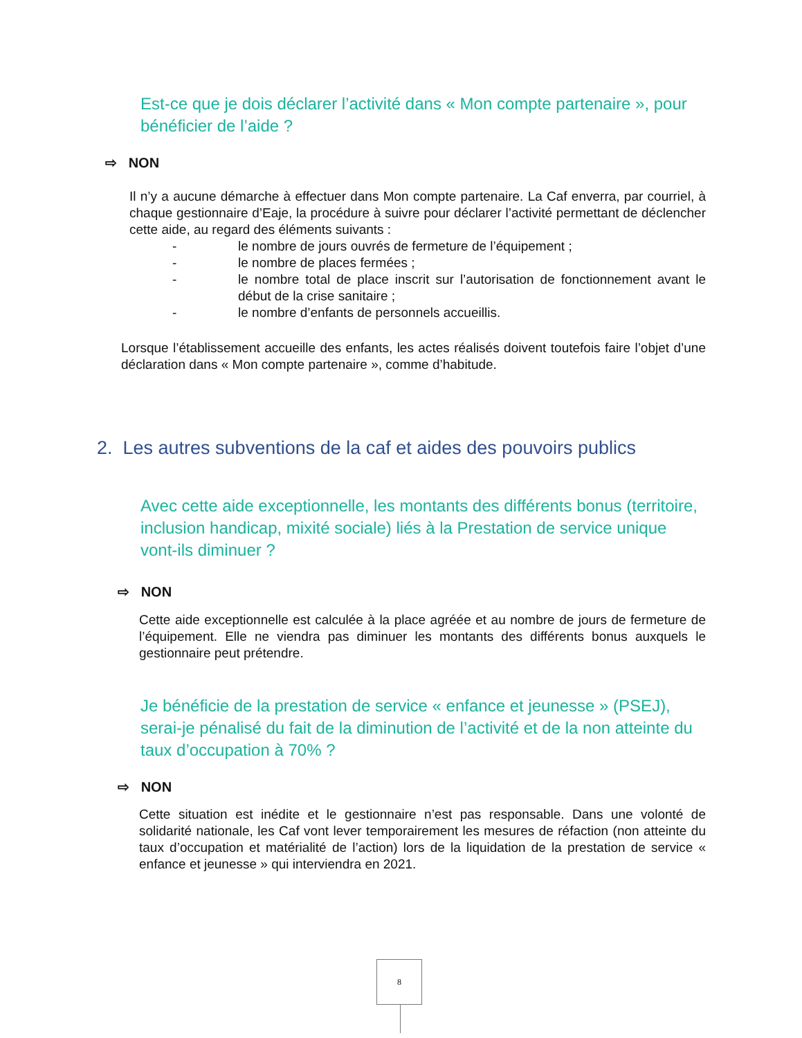Est-ce que je dois déclarer l’activité dans « Mon compte partenaire », pour bénéficier de l’aide ?
⇨ NON
Il n’y a aucune démarche à effectuer dans Mon compte partenaire. La Caf enverra, par courriel, à chaque gestionnaire d’Eaje, la procédure à suivre pour déclarer l’activité permettant de déclencher cette aide, au regard des éléments suivants :
- le nombre de jours ouvrés de fermeture de l’équipement ;
- le nombre de places fermées ;
- le nombre total de place inscrit sur l’autorisation de fonctionnement avant le début de la crise sanitaire ;
- le nombre d’enfants de personnels accueillis.
Lorsque l’établissement accueille des enfants, les actes réalisés doivent toutefois faire l’objet d’une déclaration dans « Mon compte partenaire », comme d’habitude.
2. Les autres subventions de la caf et aides des pouvoirs publics
Avec cette aide exceptionnelle, les montants des différents bonus (territoire, inclusion handicap, mixité sociale) liés à la Prestation de service unique vont-ils diminuer ?
⇨ NON
Cette aide exceptionnelle est calculée à la place agréée et au nombre de jours de fermeture de l’équipement. Elle ne viendra pas diminuer les montants des différents bonus auxquels le gestionnaire peut prétendre.
Je bénéficie de la prestation de service « enfance et jeunesse » (PSEJ), serai-je pénalisé du fait de la diminution de l’activité et de la non atteinte du taux d’occupation à 70% ?
⇨ NON
Cette situation est inédite et le gestionnaire n’est pas responsable. Dans une volonté de solidarité nationale, les Caf vont lever temporairement les mesures de réfaction (non atteinte du taux d’occupation et matérialité de l’action) lors de la liquidation de la prestation de service « enfance et jeunesse » qui interviendra en 2021.
8